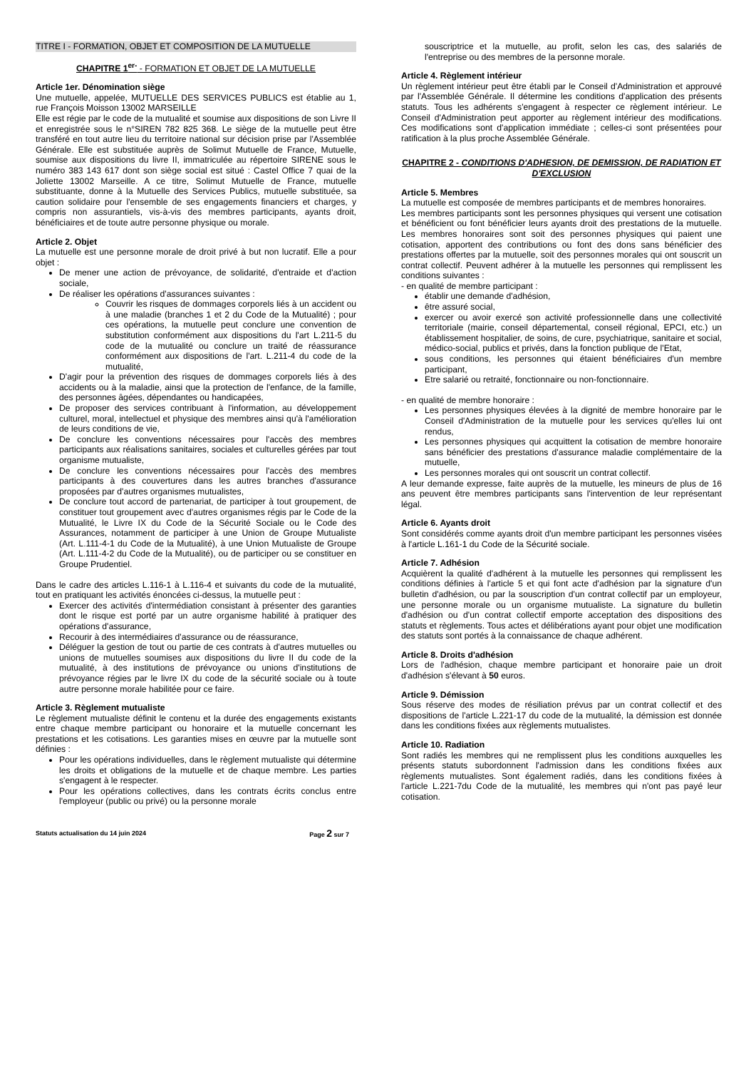TITRE I - FORMATION, OBJET ET COMPOSITION DE LA MUTUELLE
CHAPITRE 1<sup>er-</sup> - FORMATION ET OBJET DE LA MUTUELLE
Article 1er. Dénomination siège
Une mutuelle, appelée, MUTUELLE DES SERVICES PUBLICS est établie au 1, rue François Moisson 13002 MARSEILLE
Elle est régie par le code de la mutualité et soumise aux dispositions de son Livre II et enregistrée sous le n°SIREN 782 825 368. Le siège de la mutuelle peut être transféré en tout autre lieu du territoire national sur décision prise par l'Assemblée Générale. Elle est substituée auprès de Solimut Mutuelle de France, Mutuelle, soumise aux dispositions du livre II, immatriculée au répertoire SIRENE sous le numéro 383 143 617 dont son siège social est situé : Castel Office 7 quai de la Joliette 13002 Marseille. A ce titre, Solimut Mutuelle de France, mutuelle substituante, donne à la Mutuelle des Services Publics, mutuelle substituée, sa caution solidaire pour l'ensemble de ses engagements financiers et charges, y compris non assurantiels, vis-à-vis des membres participants, ayants droit, bénéficiaires et de toute autre personne physique ou morale.
Article 2. Objet
La mutuelle est une personne morale de droit privé à but non lucratif. Elle a pour objet :
De mener une action de prévoyance, de solidarité, d'entraide et d'action sociale,
De réaliser les opérations d'assurances suivantes :
Couvrir les risques de dommages corporels liés à un accident ou à une maladie (branches 1 et 2 du Code de la Mutualité) ; pour ces opérations, la mutuelle peut conclure une convention de substitution conformément aux dispositions du l'art L.211-5 du code de la mutualité ou conclure un traité de réassurance conformément aux dispositions de l'art. L.211-4 du code de la mutualité,
D'agir pour la prévention des risques de dommages corporels liés à des accidents ou à la maladie, ainsi que la protection de l'enfance, de la famille, des personnes âgées, dépendantes ou handicapées,
De proposer des services contribuant à l'information, au développement culturel, moral, intellectuel et physique des membres ainsi qu'à l'amélioration de leurs conditions de vie,
De conclure les conventions nécessaires pour l'accès des membres participants aux réalisations sanitaires, sociales et culturelles gérées par tout organisme mutualiste,
De conclure les conventions nécessaires pour l'accès des membres participants à des couvertures dans les autres branches d'assurance proposées par d'autres organismes mutualistes,
De conclure tout accord de partenariat, de participer à tout groupement, de constituer tout groupement avec d'autres organismes régis par le Code de la Mutualité, le Livre IX du Code de la Sécurité Sociale ou le Code des Assurances, notamment de participer à une Union de Groupe Mutualiste (Art. L.111-4-1 du Code de la Mutualité), à une Union Mutualiste de Groupe (Art. L.111-4-2 du Code de la Mutualité), ou de participer ou se constituer en Groupe Prudentiel.
Dans le cadre des articles L.116-1 à L.116-4 et suivants du code de la mutualité, tout en pratiquant les activités énoncées ci-dessus, la mutuelle peut :
Exercer des activités d'intermédiation consistant à présenter des garanties dont le risque est porté par un autre organisme habilité à pratiquer des opérations d'assurance,
Recourir à des intermédiaires d'assurance ou de réassurance,
Déléguer la gestion de tout ou partie de ces contrats à d'autres mutuelles ou unions de mutuelles soumises aux dispositions du livre II du code de la mutualité, à des institutions de prévoyance ou unions d'institutions de prévoyance régies par le livre IX du code de la sécurité sociale ou à toute autre personne morale habilitée pour ce faire.
Article 3. Règlement mutualiste
Le règlement mutualiste définit le contenu et la durée des engagements existants entre chaque membre participant ou honoraire et la mutuelle concernant les prestations et les cotisations. Les garanties mises en œuvre par la mutuelle sont définies :
Pour les opérations individuelles, dans le règlement mutualiste qui détermine les droits et obligations de la mutuelle et de chaque membre. Les parties s'engagent à le respecter.
Pour les opérations collectives, dans les contrats écrits conclus entre l'employeur (public ou privé) ou la personne morale
Statuts actualisation du 14 juin 2024 Page 2 sur 7
souscriptrice et la mutuelle, au profit, selon les cas, des salariés de l'entreprise ou des membres de la personne morale.
Article 4. Règlement intérieur
Un règlement intérieur peut être établi par le Conseil d'Administration et approuvé par l'Assemblée Générale. Il détermine les conditions d'application des présents statuts. Tous les adhérents s'engagent à respecter ce règlement intérieur. Le Conseil d'Administration peut apporter au règlement intérieur des modifications. Ces modifications sont d'application immédiate ; celles-ci sont présentées pour ratification à la plus proche Assemblée Générale.
CHAPITRE 2 - CONDITIONS D'ADHESION, DE DEMISSION, DE RADIATION ET D'EXCLUSION
Article 5. Membres
La mutuelle est composée de membres participants et de membres honoraires.
Les membres participants sont les personnes physiques qui versent une cotisation et bénéficient ou font bénéficier leurs ayants droit des prestations de la mutuelle. Les membres honoraires sont soit des personnes physiques qui paient une cotisation, apportent des contributions ou font des dons sans bénéficier des prestations offertes par la mutuelle, soit des personnes morales qui ont souscrit un contrat collectif. Peuvent adhérer à la mutuelle les personnes qui remplissent les conditions suivantes :
- en qualité de membre participant :
établir une demande d'adhésion,
être assuré social,
exercer ou avoir exercé son activité professionnelle dans une collectivité territoriale (mairie, conseil départemental, conseil régional, EPCI, etc.) un établissement hospitalier, de soins, de cure, psychiatrique, sanitaire et social, médico-social, publics et privés, dans la fonction publique de l'Etat,
sous conditions, les personnes qui étaient bénéficiaires d'un membre participant,
Etre salarié ou retraité, fonctionnaire ou non-fonctionnaire.
- en qualité de membre honoraire :
Les personnes physiques élevées à la dignité de membre honoraire par le Conseil d'Administration de la mutuelle pour les services qu'elles lui ont rendus,
Les personnes physiques qui acquittent la cotisation de membre honoraire sans bénéficier des prestations d'assurance maladie complémentaire de la mutuelle,
Les personnes morales qui ont souscrit un contrat collectif.
A leur demande expresse, faite auprès de la mutuelle, les mineurs de plus de 16 ans peuvent être membres participants sans l'intervention de leur représentant légal.
Article 6. Ayants droit
Sont considérés comme ayants droit d'un membre participant les personnes visées à l'article L.161-1 du Code de la Sécurité sociale.
Article 7. Adhésion
Acquièrent la qualité d'adhérent à la mutuelle les personnes qui remplissent les conditions définies à l'article 5 et qui font acte d'adhésion par la signature d'un bulletin d'adhésion, ou par la souscription d'un contrat collectif par un employeur, une personne morale ou un organisme mutualiste. La signature du bulletin d'adhésion ou d'un contrat collectif emporte acceptation des dispositions des statuts et règlements. Tous actes et délibérations ayant pour objet une modification des statuts sont portés à la connaissance de chaque adhérent.
Article 8. Droits d'adhésion
Lors de l'adhésion, chaque membre participant et honoraire paie un droit d'adhésion s'élevant à 50 euros.
Article 9. Démission
Sous réserve des modes de résiliation prévus par un contrat collectif et des dispositions de l'article L.221-17 du code de la mutualité, la démission est donnée dans les conditions fixées aux règlements mutualistes.
Article 10. Radiation
Sont radiés les membres qui ne remplissent plus les conditions auxquelles les présents statuts subordonnent l'admission dans les conditions fixées aux règlements mutualistes. Sont également radiés, dans les conditions fixées à l'article L.221-7du Code de la mutualité, les membres qui n'ont pas payé leur cotisation.